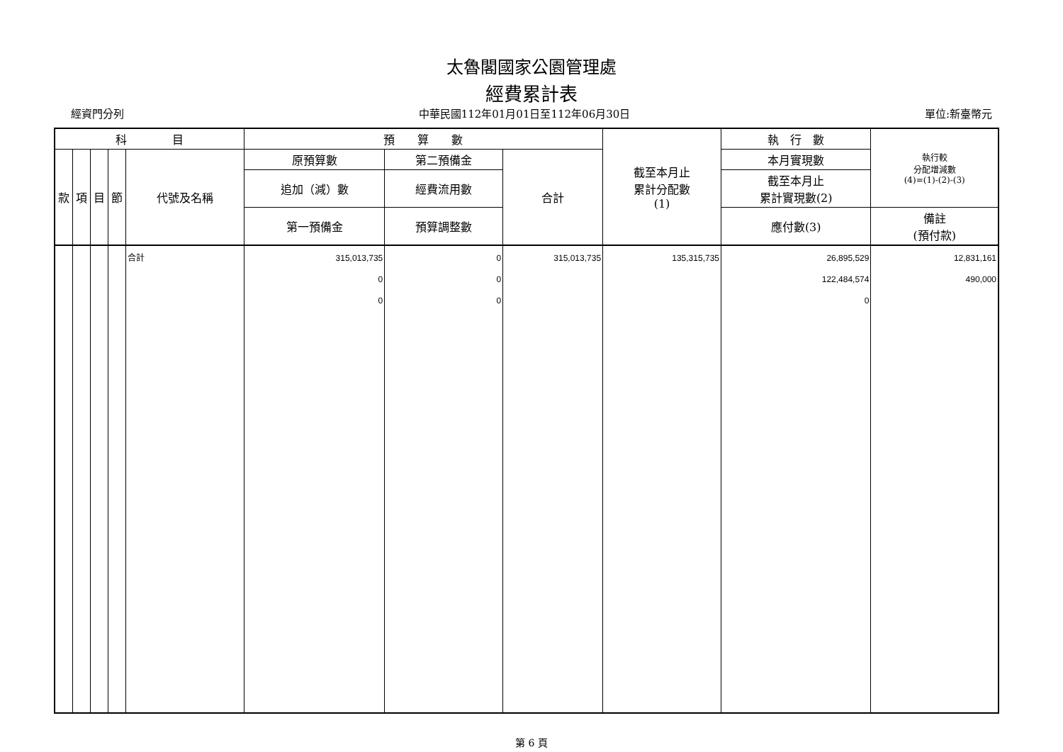太魯閣國家公園管理處
經費累計表
經資門分列 中華民國112年01月01日至112年06月30日 單位:新臺幣元
| 科 目 | | | | | 預 算 數 | | | 截至本月止 累計分配數 (1) | 執 行 數 | 執行較 分配增減數 (4)=(1)-(2)-(3) |
| --- | --- | --- | --- | --- | --- | --- | --- | --- | --- | --- |
| 款 | 項 | 目 | 節 | 代號及名稱 | 原預算數 | 第二預備金 | 合計 | | 本月實現數 | |
| | | | | | 追加（減）數 | 經費流用數 | | | 截至本月止 累計實現數(2) | |
| | | | | | 第一預備金 | 預算調整數 | | | 應付數(3) | 備註 (預付款) |
| | | | | 合計 | 315,013,735 0 0 | 0 0 0 | 315,013,735 | 135,315,735 | 26,895,529 122,484,574 0 | 12,831,161 490,000 |
第 6 頁